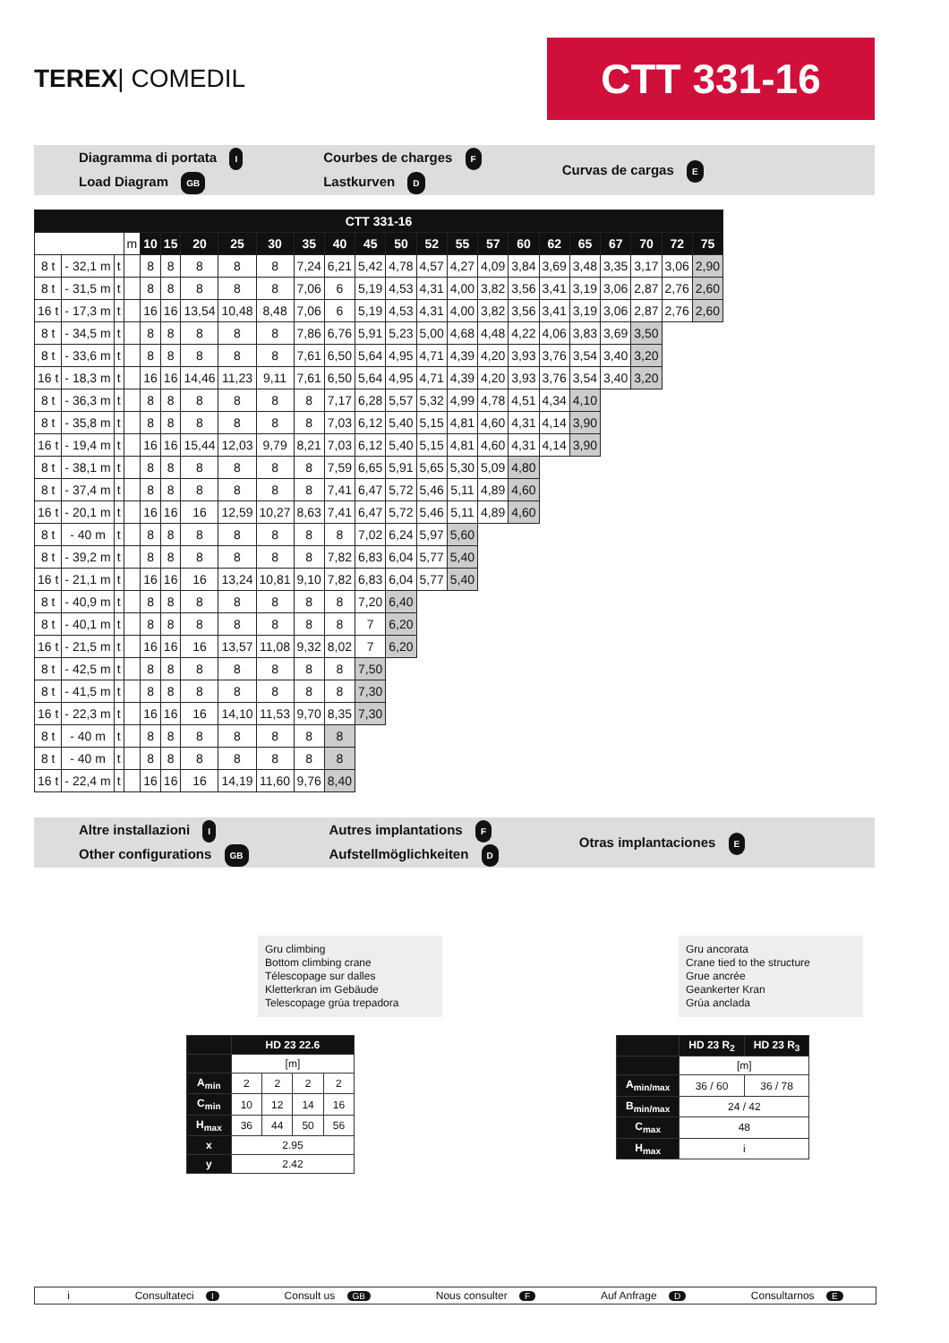TEREX| COMEDIL
CTT 331-16
Diagramma di portata I
Load Diagram GB
Courbes de charges F
Lastkurven D
Curvas de cargas E
| CTT 331-16 | | | | | | | | | | | | | | | | | | | | | | |
| --- | --- | --- | --- | --- | --- | --- | --- | --- | --- | --- | --- | --- | --- | --- | --- | --- | --- | --- | --- | --- | --- | --- |
| | | | m | 10 | 15 | 20 | 25 | 30 | 35 | 40 | 45 | 50 | 52 | 55 | 57 | 60 | 62 | 65 | 67 | 70 | 72 | 75 |
| 8 t | - 32,1 m | t | | 8 | 8 | 8 | 8 | 8 | 7,24 | 6,21 | 5,42 | 4,78 | 4,57 | 4,27 | 4,09 | 3,84 | 3,69 | 3,48 | 3,35 | 3,17 | 3,06 | 2,90 |
| 8 t | - 31,5 m | t | | 8 | 8 | 8 | 8 | 8 | 7,06 | 6 | 5,19 | 4,53 | 4,31 | 4,00 | 3,82 | 3,56 | 3,41 | 3,19 | 3,06 | 2,87 | 2,76 | 2,60 |
| 16 t | - 17,3 m | t | | 16 | 16 | 13,54 | 10,48 | 8,48 | 7,06 | 6 | 5,19 | 4,53 | 4,31 | 4,00 | 3,82 | 3,56 | 3,41 | 3,19 | 3,06 | 2,87 | 2,76 | 2,60 |
| 8 t | - 34,5 m | t | | 8 | 8 | 8 | 8 | 8 | 7,86 | 6,76 | 5,91 | 5,23 | 5,00 | 4,68 | 4,48 | 4,22 | 4,06 | 3,83 | 3,69 | 3,50 | | |
| 8 t | - 33,6 m | t | | 8 | 8 | 8 | 8 | 8 | 7,61 | 6,50 | 5,64 | 4,95 | 4,71 | 4,39 | 4,20 | 3,93 | 3,76 | 3,54 | 3,40 | 3,20 | | |
| 16 t | - 18,3 m | t | | 16 | 16 | 14,46 | 11,23 | 9,11 | 7,61 | 6,50 | 5,64 | 4,95 | 4,71 | 4,39 | 4,20 | 3,93 | 3,76 | 3,54 | 3,40 | 3,20 | | |
| 8 t | - 36,3 m | t | | 8 | 8 | 8 | 8 | 8 | 8 | 7,17 | 6,28 | 5,57 | 5,32 | 4,99 | 4,78 | 4,51 | 4,34 | 4,10 | | | | |
| 8 t | - 35,8 m | t | | 8 | 8 | 8 | 8 | 8 | 8 | 7,03 | 6,12 | 5,40 | 5,15 | 4,81 | 4,60 | 4,31 | 4,14 | 3,90 | | | | |
| 16 t | - 19,4 m | t | | 16 | 16 | 15,44 | 12,03 | 9,79 | 8,21 | 7,03 | 6,12 | 5,40 | 5,15 | 4,81 | 4,60 | 4,31 | 4,14 | 3,90 | | | | |
| 8 t | - 38,1 m | t | | 8 | 8 | 8 | 8 | 8 | 8 | 7,59 | 6,65 | 5,91 | 5,65 | 5,30 | 5,09 | 4,80 | | | | | | |
| 8 t | - 37,4 m | t | | 8 | 8 | 8 | 8 | 8 | 8 | 7,41 | 6,47 | 5,72 | 5,46 | 5,11 | 4,89 | 4,60 | | | | | | |
| 16 t | - 20,1 m | t | | 16 | 16 | 16 | 12,59 | 10,27 | 8,63 | 7,41 | 6,47 | 5,72 | 5,46 | 5,11 | 4,89 | 4,60 | | | | | | |
| 8 t | - 40 m | t | | 8 | 8 | 8 | 8 | 8 | 8 | 8 | 7,02 | 6,24 | 5,97 | 5,60 | | | | | | | | |
| 8 t | - 39,2 m | t | | 8 | 8 | 8 | 8 | 8 | 8 | 7,82 | 6,83 | 6,04 | 5,77 | 5,40 | | | | | | | | |
| 16 t | - 21,1 m | t | | 16 | 16 | 16 | 13,24 | 10,81 | 9,10 | 7,82 | 6,83 | 6,04 | 5,77 | 5,40 | | | | | | | | |
| 8 t | - 40,9 m | t | | 8 | 8 | 8 | 8 | 8 | 8 | 8 | 7,20 | 6,40 | | | | | | | | | | |
| 8 t | - 40,1 m | t | | 8 | 8 | 8 | 8 | 8 | 8 | 8 | 7 | 6,20 | | | | | | | | | | |
| 16 t | - 21,5 m | t | | 16 | 16 | 16 | 13,57 | 11,08 | 9,32 | 8,02 | 7 | 6,20 | | | | | | | | | | |
| 8 t | - 42,5 m | t | | 8 | 8 | 8 | 8 | 8 | 8 | 8 | 7,50 | | | | | | | | | | | |
| 8 t | - 41,5 m | t | | 8 | 8 | 8 | 8 | 8 | 8 | 8 | 7,30 | | | | | | | | | | | |
| 16 t | - 22,3 m | t | | 16 | 16 | 16 | 14,10 | 11,53 | 9,70 | 8,35 | 7,30 | | | | | | | | | | | |
| 8 t | - 40 m | t | | 8 | 8 | 8 | 8 | 8 | 8 | 8 | | | | | | | | | | | | |
| 8 t | - 40 m | t | | 8 | 8 | 8 | 8 | 8 | 8 | 8 | | | | | | | | | | | | |
| 16 t | - 22,4 m | t | | 16 | 16 | 16 | 14,19 | 11,60 | 9,76 | 8,40 | | | | | | | | | | | | |
Altre installazioni I
Other configurations GB
Autres implantations F
Aufstellmöglichkeiten D
Otras implantaciones E
Gru climbing
Bottom climbing crane
Télescopage sur dalles
Kletterkran im Gebäude
Telescopage grúa trepadora
| | HD 23 22.6 | | | |
| | [m] | | | |
| A<sub>min</sub> | 2 | 2 | 2 | 2 |
| C<sub>min</sub> | 10 | 12 | 14 | 16 |
| H<sub>max</sub> | 36 | 44 | 50 | 56 |
| x | 2.95 | | | |
| y | 2.42 | | | |
Gru ancorata
Crane tied to the structure
Grue ancrée
Geankerter Kran
Grúa anclada
| | HD 23 R<sub>2</sub> | HD 23 R<sub>3</sub> |
| | [m] | |
| A<sub>min/max</sub> | 36 / 60 | 36 / 78 |
| B<sub>min/max</sub> | 24 / 42 | |
| C<sub>max</sub> | 48 | |
| H<sub>max</sub> | i | |
i Consultateci I Consult us GB Nous consulter F Auf Anfrage D Consultarnos E